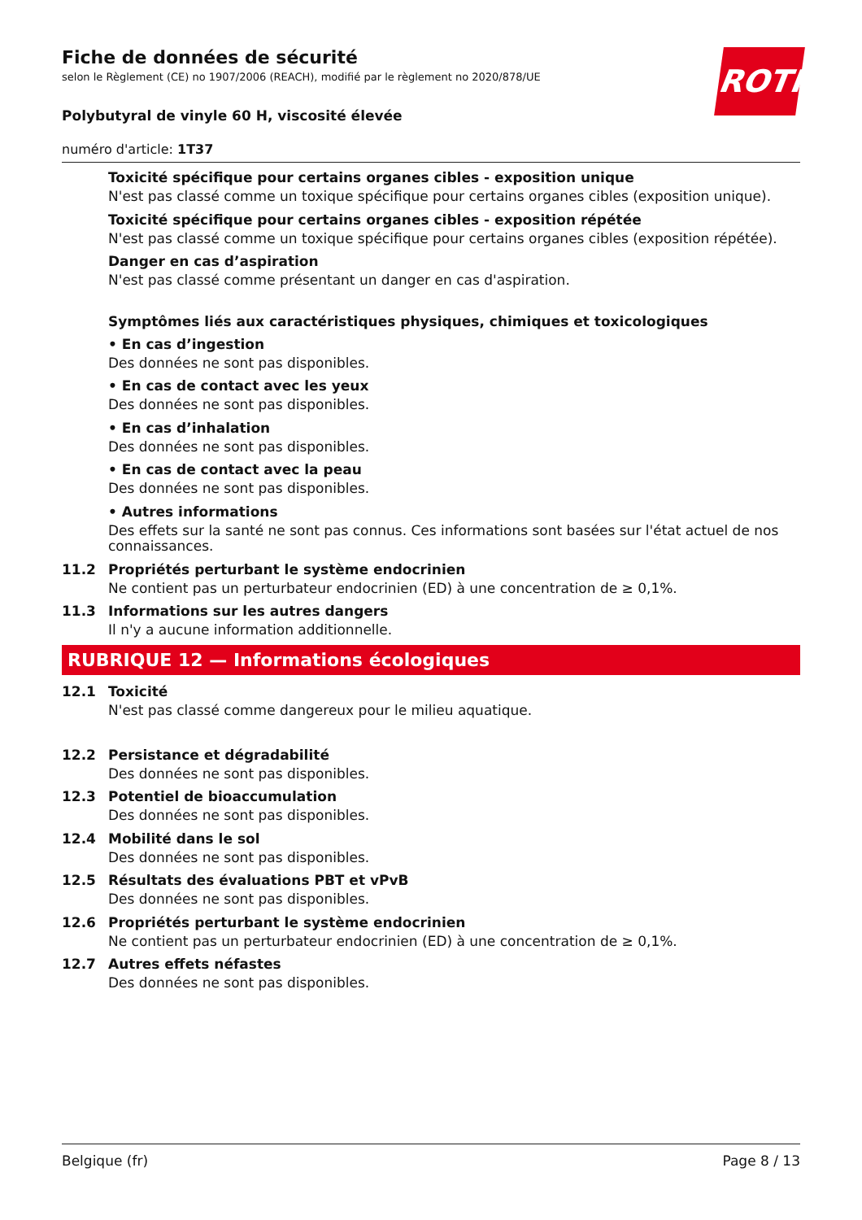ROTH
Fiche de données de sécurité
selon le Règlement (CE) no 1907/2006 (REACH), modifié par le règlement no 2020/878/UE
Polybutyral de vinyle 60 H, viscosité élevée
numéro d'article: 1T37
Toxicité spécifique pour certains organes cibles - exposition unique
N'est pas classé comme un toxique spécifique pour certains organes cibles (exposition unique).
Toxicité spécifique pour certains organes cibles - exposition répétée
N'est pas classé comme un toxique spécifique pour certains organes cibles (exposition répétée).
Danger en cas d’aspiration
N'est pas classé comme présentant un danger en cas d'aspiration.
Symptômes liés aux caractéristiques physiques, chimiques et toxicologiques
• En cas d’ingestion
Des données ne sont pas disponibles.
• En cas de contact avec les yeux
Des données ne sont pas disponibles.
• En cas d’inhalation
Des données ne sont pas disponibles.
• En cas de contact avec la peau
Des données ne sont pas disponibles.
• Autres informations
Des effets sur la santé ne sont pas connus. Ces informations sont basées sur l'état actuel de nos connaissances.
11.2 Propriétés perturbant le système endocrinien
Ne contient pas un perturbateur endocrinien (ED) à une concentration de ≥ 0,1%.
11.3 Informations sur les autres dangers
Il n'y a aucune information additionnelle.
RUBRIQUE 12 — Informations écologiques
12.1 Toxicité
N'est pas classé comme dangereux pour le milieu aquatique.
12.2 Persistance et dégradabilité
Des données ne sont pas disponibles.
12.3 Potentiel de bioaccumulation
Des données ne sont pas disponibles.
12.4 Mobilité dans le sol
Des données ne sont pas disponibles.
12.5 Résultats des évaluations PBT et vPvB
Des données ne sont pas disponibles.
12.6 Propriétés perturbant le système endocrinien
Ne contient pas un perturbateur endocrinien (ED) à une concentration de ≥ 0,1%.
12.7 Autres effets néfastes
Des données ne sont pas disponibles.
Belgique (fr) Page 8 / 13